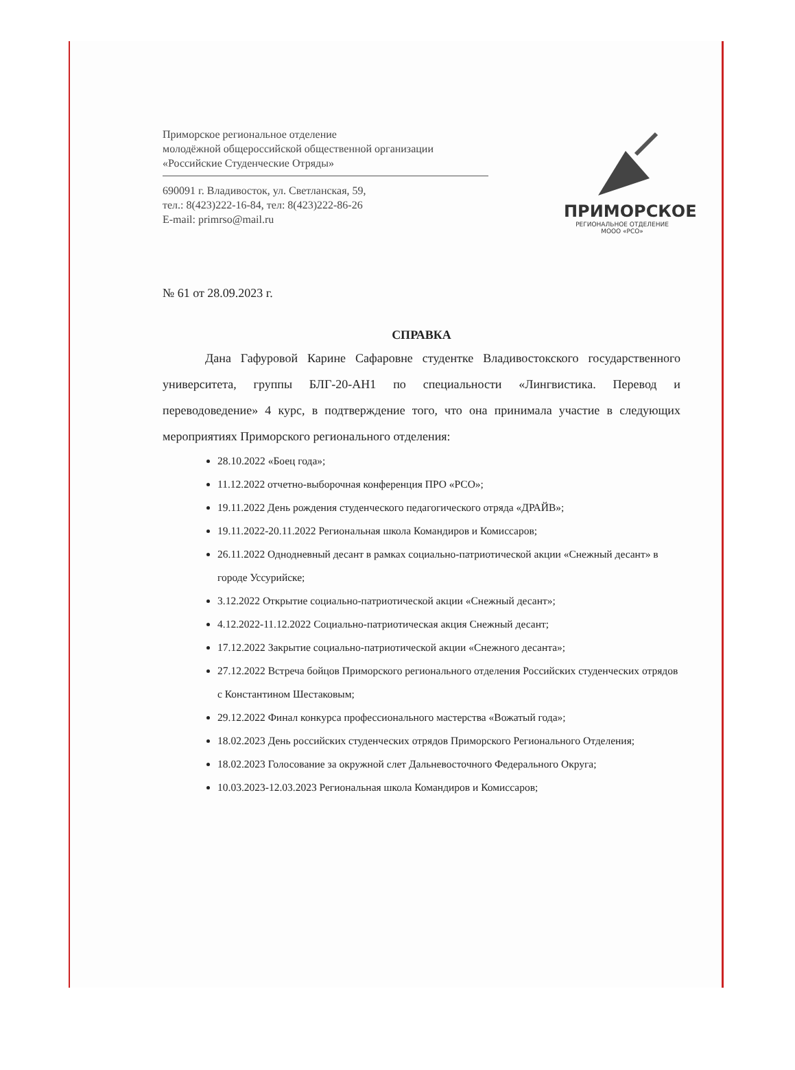Приморское региональное отделение
молодёжной общероссийской общественной организации
«Российские Студенческие Отряды»
690091 г. Владивосток, ул. Светланская, 59,
тел.: 8(423)222-16-84, тел: 8(423)222-86-26
E-mail: primrso@mail.ru
ПРИМОРСКОЕ
РЕГИОНАЛЬНОЕ ОТДЕЛЕНИЕ
МООО «РСО»
№ 61 от 28.09.2023 г.
СПРАВКА
Дана Гафуровой Карине Сафаровне студентке Владивостокского государственного университета, группы БЛГ-20-АН1 по специальности «Лингвистика. Перевод и переводоведение» 4 курс, в подтверждение того, что она принимала участие в следующих мероприятиях Приморского регионального отделения:
28.10.2022 «Боец года»;
11.12.2022 отчетно-выборочная конференция ПРО «РСО»;
19.11.2022 День рождения студенческого педагогического отряда «ДРАЙВ»;
19.11.2022-20.11.2022 Региональная школа Командиров и Комиссаров;
26.11.2022 Однодневный десант в рамках социально-патриотической акции «Снежный десант» в городе Уссурийске;
3.12.2022 Открытие социально-патриотической акции «Снежный десант»;
4.12.2022-11.12.2022 Социально-патриотическая акция Снежный десант;
17.12.2022 Закрытие социально-патриотической акции «Снежного десанта»;
27.12.2022 Встреча бойцов Приморского регионального отделения Российских студенческих отрядов с Константином Шестаковым;
29.12.2022 Финал конкурса профессионального мастерства «Вожатый года»;
18.02.2023 День российских студенческих отрядов Приморского Регионального Отделения;
18.02.2023 Голосование за окружной слет Дальневосточного Федерального Округа;
10.03.2023-12.03.2023 Региональная школа Командиров и Комиссаров;